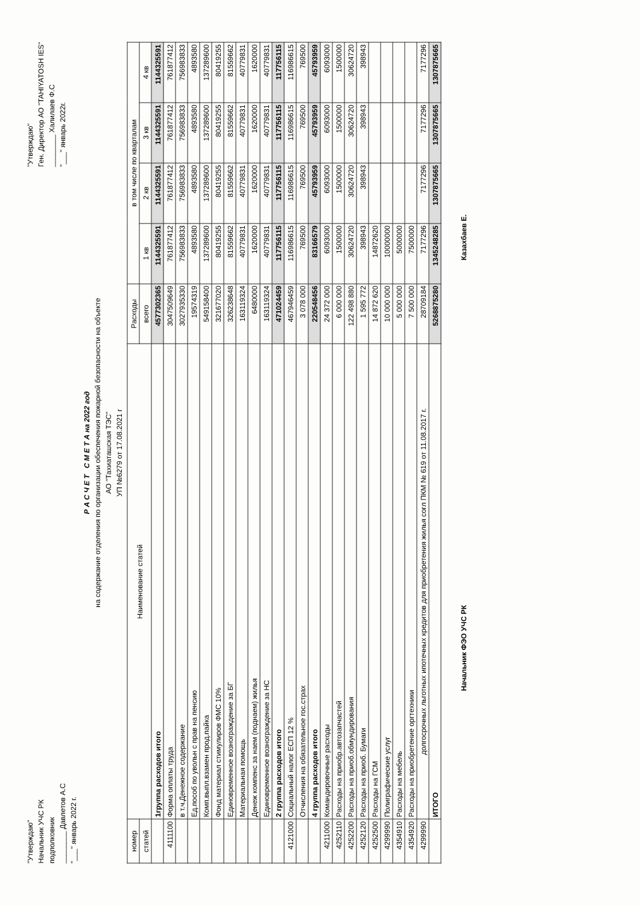"Утверждаю"
Начальник УЧС РК
подполковник
________ Давлетов А.С
"___" январь 2022 г.
"Утверждаю"
Ген. Директор АО "TAHIYATOSH IES"
________ Халилаев Ф.С
"___" январь 2022г.
Р А С Ч Е Т С М Е Т А на 2022 год
на содержание отделения по организации обеспечения пожарной безопасности на объекте
АО "Тахиаташская ТЭС"
УП №6279 от 17.08.2021 г
| номер | Наименование статей | Расходы | в том числе по кварталам | | | |
| --- | --- | --- | --- | --- | --- | --- |
| статей | | всего | 1 кв | 2 кв | 3 кв | 4 кв |
| | 1группа расходов итого | 4577302365 | 1144325591 | 1144325591 | 1144325591 | 1144325591 |
| 4111100 | Форма оплаты труда | 3047509649 | 761877412 | 761877412 | 761877412 | 761877412 |
| | в т.ч.Денежное содержание | 3027935330 | 756983833 | 756983833 | 756983833 | 756983833 |
| | Ед.пособ по увольн с прав на пенсию | 19574319 | 4893580 | 4893580 | 4893580 | 4893580 |
| | Комп.выпл.взамен прод.пайка | 549158400 | 137289600 | 137289600 | 137289600 | 137289600 |
| | Фонд материал стимулиров ФМС 10% | 321677020 | 80419255 | 80419255 | 80419255 | 80419255 |
| | Единовременное вознограждение за БГ | 326238648 | 81559662 | 81559662 | 81559662 | 81559662 |
| | Материальная помощь | 163119324 | 40779831 | 40779831 | 40779831 | 40779831 |
| | Денеж компенс за наем (поднаем) жилья | 6480000 | 1620000 | 1620000 | 1620000 | 1620000 |
| | Единовременное вознограждение за НС | 163119324 | 40779831 | 40779831 | 40779831 | 40779831 |
| | 2 группа расходов итого | 471024459 | 117756115 | 117756115 | 117756115 | 117756115 |
| 4121000 | Социальный налог ЕСП 12 % | 467946459 | 116986615 | 116986615 | 116986615 | 116986615 |
| | Отчисления на обязательное гос.страх | 3 078 000 | 769500 | 769500 | 769500 | 769500 |
| | 4 группа расходов итого | 220548456 | 83166579 | 45793959 | 45793959 | 45793959 |
| 4211000 | Командировочные расходы | 24 372 000 | 6093000 | 6093000 | 6093000 | 6093000 |
| 4252110 | Расходы на приобр.автозапчастей | 6 000 000 | 1500000 | 1500000 | 1500000 | 1500000 |
| 4252200 | Расходы на приоб.обмундирования | 122 498 880 | 30624720 | 30624720 | 30624720 | 30624720 |
| 4252120 | Расходы на приоб. Бумаги | 1 595 772 | 398943 | 398943 | 398943 | 398943 |
| 4252500 | Расходы на ГСМ | 14 872 620 | 14872620 | | | |
| 4299990 | Полиграфические услуг | 10 000 000 | 10000000 | | | |
| 4354910 | Расходы на мебель | 5 000 000 | 5000000 | | | |
| 4354920 | Расходы на приобретение оргтехники | 7 500 000 | 7500000 | | | |
| 4299990 | долгосрочных льготных ипотечных кредитов для приобретения жилья согл ПКМ № 619 от 11.08.2017 г. | 28709184 | 7177296 | 7177296 | 7177296 | 7177296 |
| | ИТОГО | 5268875280 | 1345248285 | 1307875665 | 1307875665 | 1307875665 |
Начальник ФЭО УЧС РК Казахбаев Е.